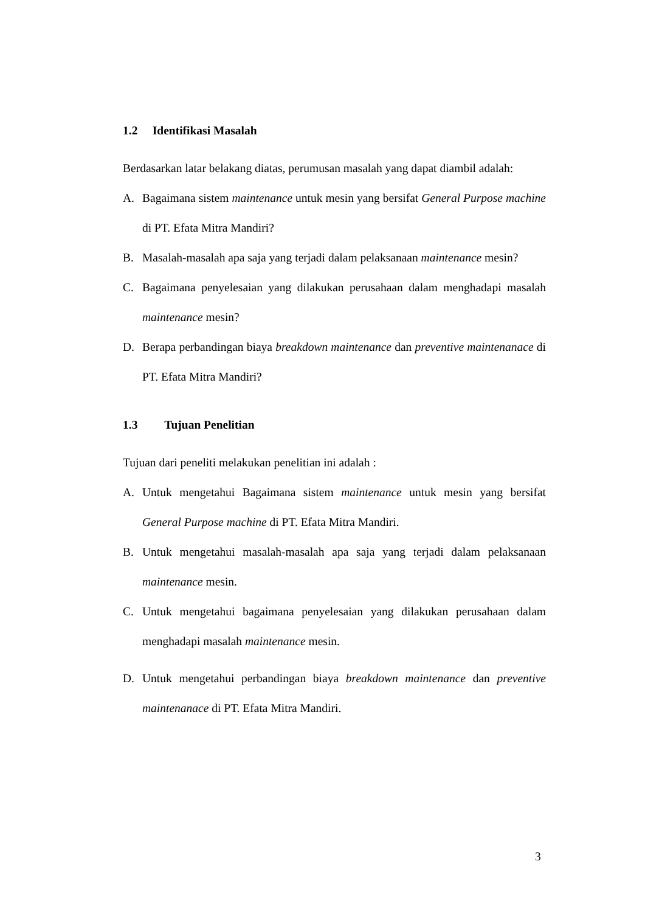1.2 Identifikasi Masalah
Berdasarkan latar belakang diatas, perumusan masalah yang dapat diambil adalah:
A. Bagaimana sistem maintenance untuk mesin yang bersifat General Purpose machine di PT. Efata Mitra Mandiri?
B. Masalah-masalah apa saja yang terjadi dalam pelaksanaan maintenance mesin?
C. Bagaimana penyelesaian yang dilakukan perusahaan dalam menghadapi masalah maintenance mesin?
D. Berapa perbandingan biaya breakdown maintenance dan preventive maintenanace di PT. Efata Mitra Mandiri?
1.3 Tujuan Penelitian
Tujuan dari peneliti melakukan penelitian ini adalah :
A. Untuk mengetahui Bagaimana sistem maintenance untuk mesin yang bersifat General Purpose machine di PT. Efata Mitra Mandiri.
B. Untuk mengetahui masalah-masalah apa saja yang terjadi dalam pelaksanaan maintenance mesin.
C. Untuk mengetahui bagaimana penyelesaian yang dilakukan perusahaan dalam menghadapi masalah maintenance mesin.
D. Untuk mengetahui perbandingan biaya breakdown maintenance dan preventive maintenanace di PT. Efata Mitra Mandiri.
3